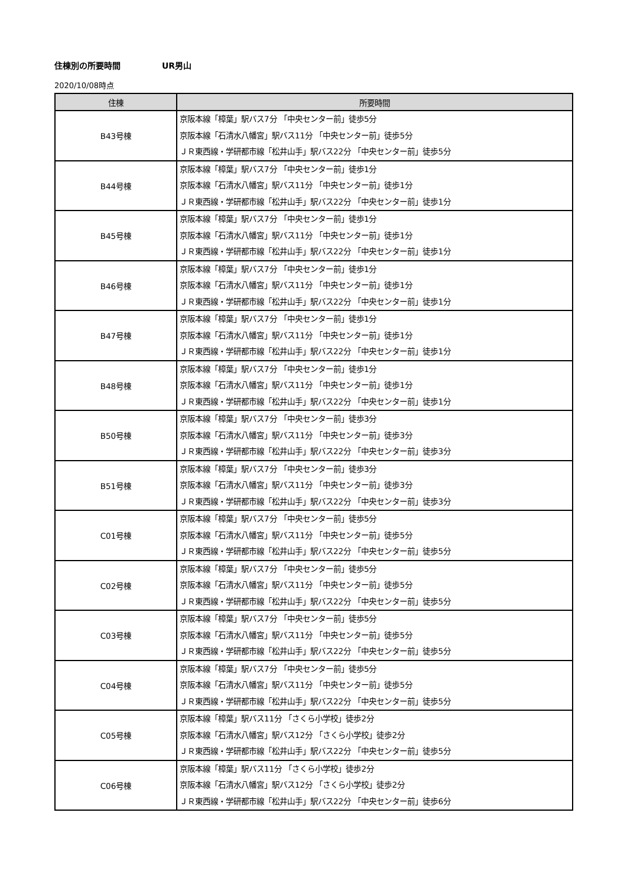住棟別の所要時間 UR男山
2020/10/08時点
| 住棟 | 所要時間 |
| --- | --- |
| B43号棟 | 京阪本線「樟葉」駅バス7分 「中央センター前」徒歩5分 京阪本線「石清水八幡宮」駅バス11分 「中央センター前」徒歩5分 ＪＲ東西線・学研都市線「松井山手」駅バス22分 「中央センター前」徒歩5分 |
| B44号棟 | 京阪本線「樟葉」駅バス7分 「中央センター前」徒歩1分 京阪本線「石清水八幡宮」駅バス11分 「中央センター前」徒歩1分 ＪＲ東西線・学研都市線「松井山手」駅バス22分 「中央センター前」徒歩1分 |
| B45号棟 | 京阪本線「樟葉」駅バス7分 「中央センター前」徒歩1分 京阪本線「石清水八幡宮」駅バス11分 「中央センター前」徒歩1分 ＪＲ東西線・学研都市線「松井山手」駅バス22分 「中央センター前」徒歩1分 |
| B46号棟 | 京阪本線「樟葉」駅バス7分 「中央センター前」徒歩1分 京阪本線「石清水八幡宮」駅バス11分 「中央センター前」徒歩1分 ＪＲ東西線・学研都市線「松井山手」駅バス22分 「中央センター前」徒歩1分 |
| B47号棟 | 京阪本線「樟葉」駅バス7分 「中央センター前」徒歩1分 京阪本線「石清水八幡宮」駅バス11分 「中央センター前」徒歩1分 ＪＲ東西線・学研都市線「松井山手」駅バス22分 「中央センター前」徒歩1分 |
| B48号棟 | 京阪本線「樟葉」駅バス7分 「中央センター前」徒歩1分 京阪本線「石清水八幡宮」駅バス11分 「中央センター前」徒歩1分 ＪＲ東西線・学研都市線「松井山手」駅バス22分 「中央センター前」徒歩1分 |
| B50号棟 | 京阪本線「樟葉」駅バス7分 「中央センター前」徒歩3分 京阪本線「石清水八幡宮」駅バス11分 「中央センター前」徒歩3分 ＪＲ東西線・学研都市線「松井山手」駅バス22分 「中央センター前」徒歩3分 |
| B51号棟 | 京阪本線「樟葉」駅バス7分 「中央センター前」徒歩3分 京阪本線「石清水八幡宮」駅バス11分 「中央センター前」徒歩3分 ＪＲ東西線・学研都市線「松井山手」駅バス22分 「中央センター前」徒歩3分 |
| C01号棟 | 京阪本線「樟葉」駅バス7分 「中央センター前」徒歩5分 京阪本線「石清水八幡宮」駅バス11分 「中央センター前」徒歩5分 ＪＲ東西線・学研都市線「松井山手」駅バス22分 「中央センター前」徒歩5分 |
| C02号棟 | 京阪本線「樟葉」駅バス7分 「中央センター前」徒歩5分 京阪本線「石清水八幡宮」駅バス11分 「中央センター前」徒歩5分 ＪＲ東西線・学研都市線「松井山手」駅バス22分 「中央センター前」徒歩5分 |
| C03号棟 | 京阪本線「樟葉」駅バス7分 「中央センター前」徒歩5分 京阪本線「石清水八幡宮」駅バス11分 「中央センター前」徒歩5分 ＪＲ東西線・学研都市線「松井山手」駅バス22分 「中央センター前」徒歩5分 |
| C04号棟 | 京阪本線「樟葉」駅バス7分 「中央センター前」徒歩5分 京阪本線「石清水八幡宮」駅バス11分 「中央センター前」徒歩5分 ＪＲ東西線・学研都市線「松井山手」駅バス22分 「中央センター前」徒歩5分 |
| C05号棟 | 京阪本線「樟葉」駅バス11分 「さくら小学校」徒歩2分 京阪本線「石清水八幡宮」駅バス12分 「さくら小学校」徒歩2分 ＪＲ東西線・学研都市線「松井山手」駅バス22分 「中央センター前」徒歩5分 |
| C06号棟 | 京阪本線「樟葉」駅バス11分 「さくら小学校」徒歩2分 京阪本線「石清水八幡宮」駅バス12分 「さくら小学校」徒歩2分 ＪＲ東西線・学研都市線「松井山手」駅バス22分 「中央センター前」徒歩6分 |